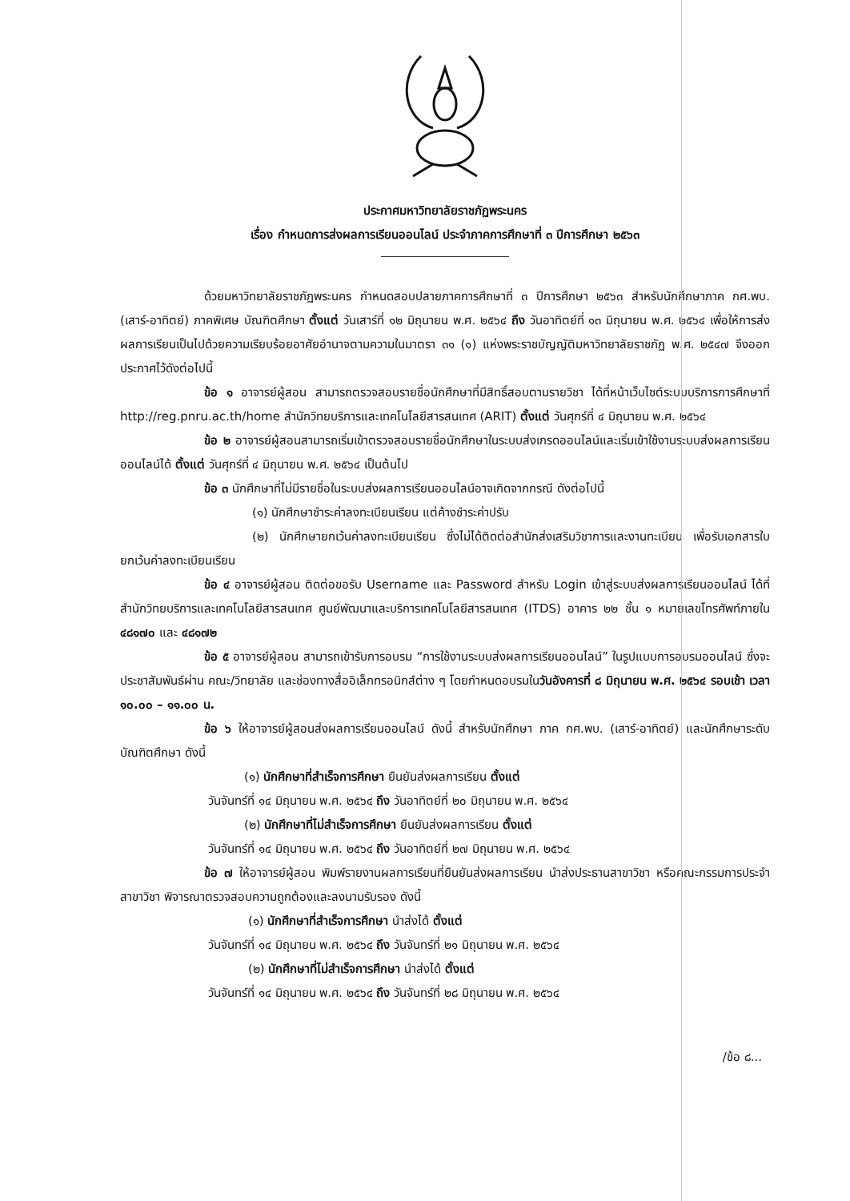ประกาศมหาวิทยาลัยราชภัฏพระนคร
เรื่อง กำหนดการส่งผลการเรียนออนไลน์ ประจำภาคการศึกษาที่ ๓ ปีการศึกษา ๒๕๖๓
ด้วยมหาวิทยาลัยราชภัฏพระนคร กำหนดสอบปลายภาคการศึกษาที่ ๓ ปีการศึกษา ๒๕๖๓ สำหรับนักศึกษาภาค กศ.พบ. (เสาร์-อาทิตย์) ภาคพิเศษ บัณฑิตศึกษา ตั้งแต่ วันเสาร์ที่ ๑๒ มิถุนายน พ.ศ. ๒๕๖๔ ถึง วันอาทิตย์ที่ ๑๓ มิถุนายน พ.ศ. ๒๕๖๔ เพื่อให้การส่งผลการเรียนเป็นไปด้วยความเรียบร้อยอาศัยอำนาจตามความในมาตรา ๓๑ (๑) แห่งพระราชบัญญัติมหาวิทยาลัยราชภัฏ พ.ศ. ๒๕๔๗ จึงออกประกาศไว้ดังต่อไปนี้
ข้อ ๑ อาจารย์ผู้สอน สามารถตรวจสอบรายชื่อนักศึกษาที่มีสิทธิ์สอบตามรายวิชา ได้ที่หน้าเว็บไซต์ระบบบริการการศึกษาที่ http://reg.pnru.ac.th/home สำนักวิทยบริการและเทคโนโลยีสารสนเทศ (ARIT) ตั้งแต่ วันศุกร์ที่ ๔ มิถุนายน พ.ศ. ๒๕๖๔
ข้อ ๒ อาจารย์ผู้สอนสามารถเริ่มเข้าตรวจสอบรายชื่อนักศึกษาในระบบส่งเกรดออนไลน์และเริ่มเข้าใช้งานระบบส่งผลการเรียนออนไลน์ได้ ตั้งแต่ วันศุกร์ที่ ๔ มิถุนายน พ.ศ. ๒๕๖๔ เป็นต้นไป
ข้อ ๓ นักศึกษาที่ไม่มีรายชื่อในระบบส่งผลการเรียนออนไลน์อาจเกิดจากกรณี ดังต่อไปนี้
(๑) นักศึกษาชำระค่าลงทะเบียนเรียน แต่ค้างชำระค่าปรับ
(๒) นักศึกษายกเว้นค่าลงทะเบียนเรียน ซึ่งไม่ได้ติดต่อสำนักส่งเสริมวิชาการและงานทะเบียน เพื่อรับเอกสารใบยกเว้นค่าลงทะเบียนเรียน
ข้อ ๔ อาจารย์ผู้สอน ติดต่อขอรับ Username และ Password สำหรับ Login เข้าสู่ระบบส่งผลการเรียนออนไลน์ ได้ที่ สำนักวิทยบริการและเทคโนโลยีสารสนเทศ ศูนย์พัฒนาและบริการเทคโนโลยีสารสนเทศ (ITDS) อาคาร ๒๒ ชั้น ๑ หมายเลขโทรศัพท์ภายใน ๔๘๑๗๐ และ ๔๘๑๗๒
ข้อ ๕ อาจารย์ผู้สอน สามารถเข้ารับการอบรม “การใช้งานระบบส่งผลการเรียนออนไลน์” ในรูปแบบการอบรมออนไลน์ ซึ่งจะประชาสัมพันธ์ผ่าน คณะ/วิทยาลัย และช่องทางสื่ออิเล็กทรอนิกส์ต่าง ๆ โดยกำหนดอบรมในวันอังคารที่ ๘ มิถุนายน พ.ศ. ๒๕๖๔ รอบเช้า เวลา ๑๐.๐๐ – ๑๑.๐๐ น.
ข้อ ๖ ให้อาจารย์ผู้สอนส่งผลการเรียนออนไลน์ ดังนี้ สำหรับนักศึกษา ภาค กศ.พบ. (เสาร์-อาทิตย์) และนักศึกษาระดับบัณฑิตศึกษา ดังนี้
(๑) นักศึกษาที่สำเร็จการศึกษา ยืนยันส่งผลการเรียน ตั้งแต่
วันจันทร์ที่ ๑๔ มิถุนายน พ.ศ. ๒๕๖๔ ถึง วันอาทิตย์ที่ ๒๐ มิถุนายน พ.ศ. ๒๕๖๔
(๒) นักศึกษาที่ไม่สำเร็จการศึกษา ยืนยันส่งผลการเรียน ตั้งแต่
วันจันทร์ที่ ๑๔ มิถุนายน พ.ศ. ๒๕๖๔ ถึง วันอาทิตย์ที่ ๒๗ มิถุนายน พ.ศ. ๒๕๖๔
ข้อ ๗ ให้อาจารย์ผู้สอน พิมพ์รายงานผลการเรียนที่ยืนยันส่งผลการเรียน นำส่งประธานสาขาวิชา หรือคณะกรรมการประจำสาขาวิชา พิจารณาตรวจสอบความถูกต้องและลงนามรับรอง ดังนี้
(๑) นักศึกษาที่สำเร็จการศึกษา นำส่งได้ ตั้งแต่
วันจันทร์ที่ ๑๔ มิถุนายน พ.ศ. ๒๕๖๔ ถึง วันจันทร์ที่ ๒๑ มิถุนายน พ.ศ. ๒๕๖๔
(๒) นักศึกษาที่ไม่สำเร็จการศึกษา นำส่งได้ ตั้งแต่
วันจันทร์ที่ ๑๔ มิถุนายน พ.ศ. ๒๕๖๔ ถึง วันจันทร์ที่ ๒๘ มิถุนายน พ.ศ. ๒๕๖๔
/ข้อ ๘...